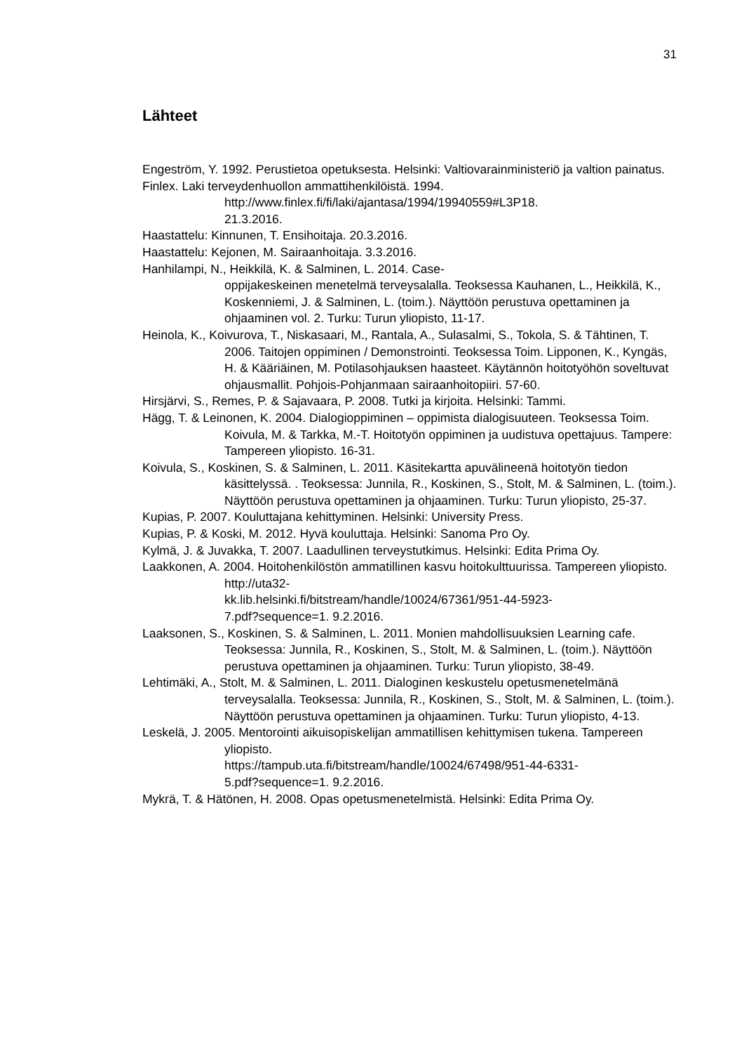31
Lähteet
Engeström, Y. 1992. Perustietoa opetuksesta. Helsinki: Valtiovarainministeriö ja valtion painatus.
Finlex. Laki terveydenhuollon ammattihenkilöistä. 1994.
http://www.finlex.fi/fi/laki/ajantasa/1994/19940559#L3P18.
21.3.2016.
Haastattelu: Kinnunen, T. Ensihoitaja. 20.3.2016.
Haastattelu: Kejonen, M. Sairaanhoitaja. 3.3.2016.
Hanhilampi, N., Heikkilä, K. & Salminen, L. 2014. Case-
oppijakeskeinen menetelmä terveysalalla. Teoksessa Kauhanen, L., Heikkilä, K., Koskenniemi, J. & Salminen, L. (toim.). Näyttöön perustuva opettaminen ja ohjaaminen vol. 2. Turku: Turun yliopisto, 11-17.
Heinola, K., Koivurova, T., Niskasaari, M., Rantala, A., Sulasalmi, S., Tokola, S. & Tähtinen, T. 2006. Taitojen oppiminen / Demonstrointi. Teoksessa Toim. Lipponen, K., Kyngäs, H. & Kääriäinen, M. Potilasohjauksen haasteet. Käytännön hoitotyöhön soveltuvat ohjausmallit. Pohjois-Pohjanmaan sairaanhoitopiiri. 57-60.
Hirsjärvi, S., Remes, P. & Sajavaara, P. 2008. Tutki ja kirjoita. Helsinki: Tammi.
Hägg, T. & Leinonen, K. 2004. Dialogioppiminen – oppimista dialogisuuteen. Teoksessa Toim. Koivula, M. & Tarkka, M.-T. Hoitotyön oppiminen ja uudistuva opettajuus. Tampere: Tampereen yliopisto. 16-31.
Koivula, S., Koskinen, S. & Salminen, L. 2011. Käsitekartta apuvälineenä hoitotyön tiedon käsittelyssä. . Teoksessa: Junnila, R., Koskinen, S., Stolt, M. & Salminen, L. (toim.). Näyttöön perustuva opettaminen ja ohjaaminen. Turku: Turun yliopisto, 25-37.
Kupias, P. 2007. Kouluttajana kehittyminen. Helsinki: University Press.
Kupias, P. & Koski, M. 2012. Hyvä kouluttaja. Helsinki: Sanoma Pro Oy.
Kylmä, J. & Juvakka, T. 2007. Laadullinen terveystutkimus. Helsinki: Edita Prima Oy.
Laakkonen, A. 2004. Hoitohenkilöstön ammatillinen kasvu hoitokulttuurissa. Tampereen yliopisto. http://uta32-
kk.lib.helsinki.fi/bitstream/handle/10024/67361/951-44-5923-
7.pdf?sequence=1. 9.2.2016.
Laaksonen, S., Koskinen, S. & Salminen, L. 2011. Monien mahdollisuuksien Learning cafe. Teoksessa: Junnila, R., Koskinen, S., Stolt, M. & Salminen, L. (toim.). Näyttöön perustuva opettaminen ja ohjaaminen. Turku: Turun yliopisto, 38-49.
Lehtimäki, A., Stolt, M. & Salminen, L. 2011. Dialoginen keskustelu opetusmenetelmänä terveysalalla. Teoksessa: Junnila, R., Koskinen, S., Stolt, M. & Salminen, L. (toim.). Näyttöön perustuva opettaminen ja ohjaaminen. Turku: Turun yliopisto, 4-13.
Leskelä, J. 2005. Mentorointi aikuisopiskelijan ammatillisen kehittymisen tukena. Tampereen yliopisto.
https://tampub.uta.fi/bitstream/handle/10024/67498/951-44-6331-
5.pdf?sequence=1. 9.2.2016.
Mykrä, T. & Hätönen, H. 2008. Opas opetusmenetelmistä. Helsinki: Edita Prima Oy.